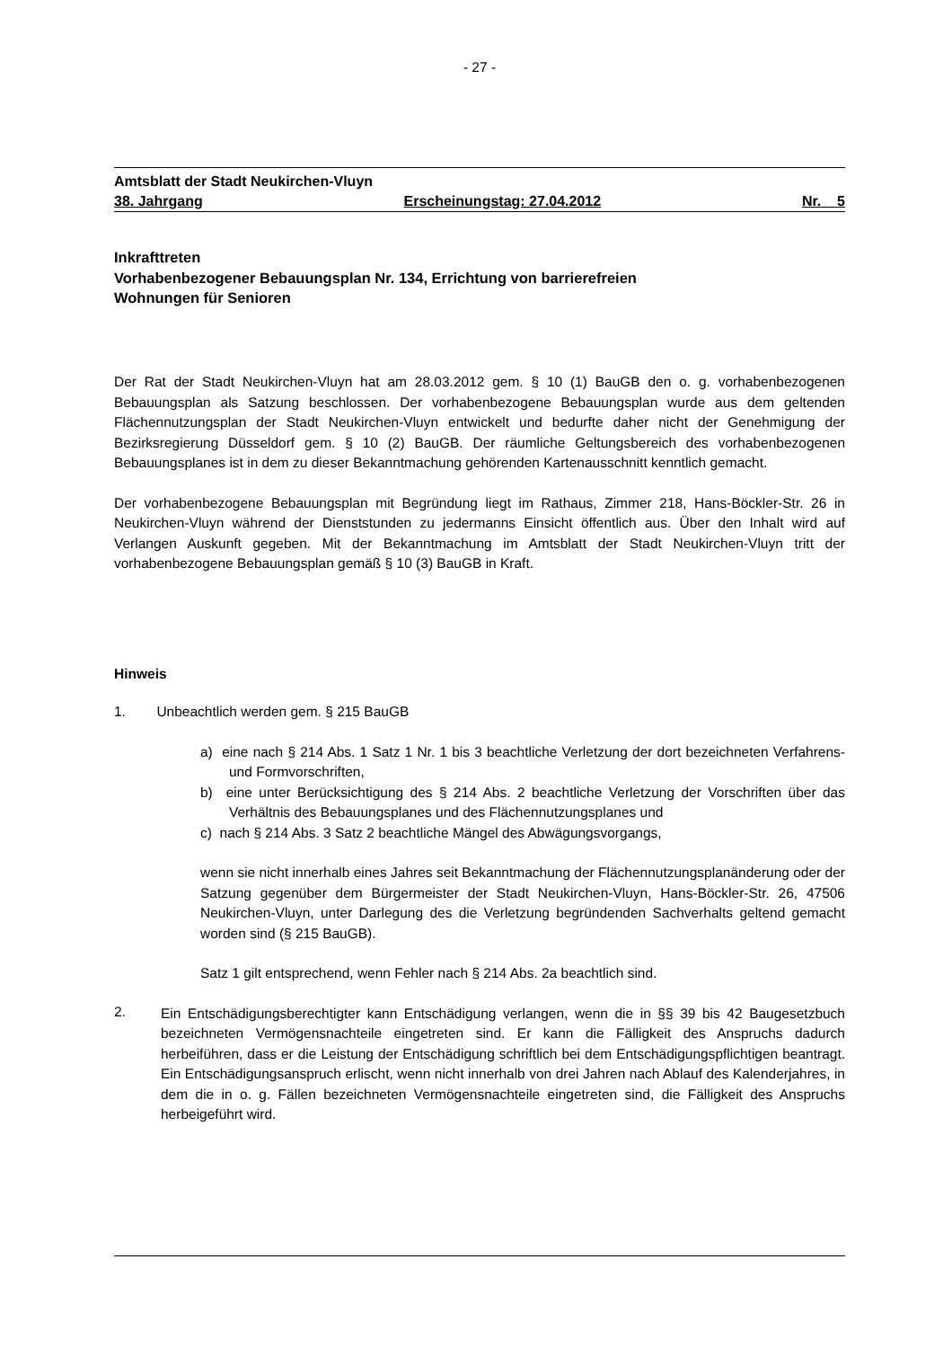- 27 -
Amtsblatt der Stadt Neukirchen-Vluyn
38. Jahrgang Erscheinungstag: 27.04.2012 Nr. 5
Inkrafttreten
Vorhabenbezogener Bebauungsplan Nr. 134, Errichtung von barrierefreien
Wohnungen für Senioren
Der Rat der Stadt Neukirchen-Vluyn hat am 28.03.2012 gem. § 10 (1) BauGB den o. g. vorhabenbezogenen Bebauungsplan als Satzung beschlossen. Der vorhabenbezogene Bebauungsplan wurde aus dem geltenden Flächennutzungsplan der Stadt Neukirchen-Vluyn entwickelt und bedurfte daher nicht der Genehmigung der Bezirksregierung Düsseldorf gem. § 10 (2) BauGB. Der räumliche Geltungsbereich des vorhabenbezogenen Bebauungsplanes ist in dem zu dieser Bekanntmachung gehörenden Kartenausschnitt kenntlich gemacht.
Der vorhabenbezogene Bebauungsplan mit Begründung liegt im Rathaus, Zimmer 218, Hans-Böckler-Str. 26 in Neukirchen-Vluyn während der Dienststunden zu jedermanns Einsicht öffentlich aus. Über den Inhalt wird auf Verlangen Auskunft gegeben. Mit der Bekanntmachung im Amtsblatt der Stadt Neukirchen-Vluyn tritt der vorhabenbezogene Bebauungsplan gemäß § 10 (3) BauGB in Kraft.
Hinweis
1. Unbeachtlich werden gem. § 215 BauGB
a) eine nach § 214 Abs. 1 Satz 1 Nr. 1 bis 3 beachtliche Verletzung der dort bezeichneten Verfahrens- und Formvorschriften,
b) eine unter Berücksichtigung des § 214 Abs. 2 beachtliche Verletzung der Vorschriften über das Verhältnis des Bebauungsplanes und des Flächennutzungsplanes und
c) nach § 214 Abs. 3 Satz 2 beachtliche Mängel des Abwägungsvorgangs,
wenn sie nicht innerhalb eines Jahres seit Bekanntmachung der Flächennutzungsplanänderung oder der Satzung gegenüber dem Bürgermeister der Stadt Neukirchen-Vluyn, Hans-Böckler-Str. 26, 47506 Neukirchen-Vluyn, unter Darlegung des die Verletzung begründenden Sachverhalts geltend gemacht worden sind (§ 215 BauGB).
Satz 1 gilt entsprechend, wenn Fehler nach § 214 Abs. 2a beachtlich sind.
2.
Ein Entschädigungsberechtigter kann Entschädigung verlangen, wenn die in §§ 39 bis 42 Baugesetzbuch bezeichneten Vermögensnachteile eingetreten sind. Er kann die Fälligkeit des Anspruchs dadurch herbeiführen, dass er die Leistung der Entschädigung schriftlich bei dem Entschädigungspflichtigen beantragt. Ein Entschädigungsanspruch erlischt, wenn nicht innerhalb von drei Jahren nach Ablauf des Kalenderjahres, in dem die in o. g. Fällen bezeichneten Vermögensnachteile eingetreten sind, die Fälligkeit des Anspruchs herbeigeführt wird.